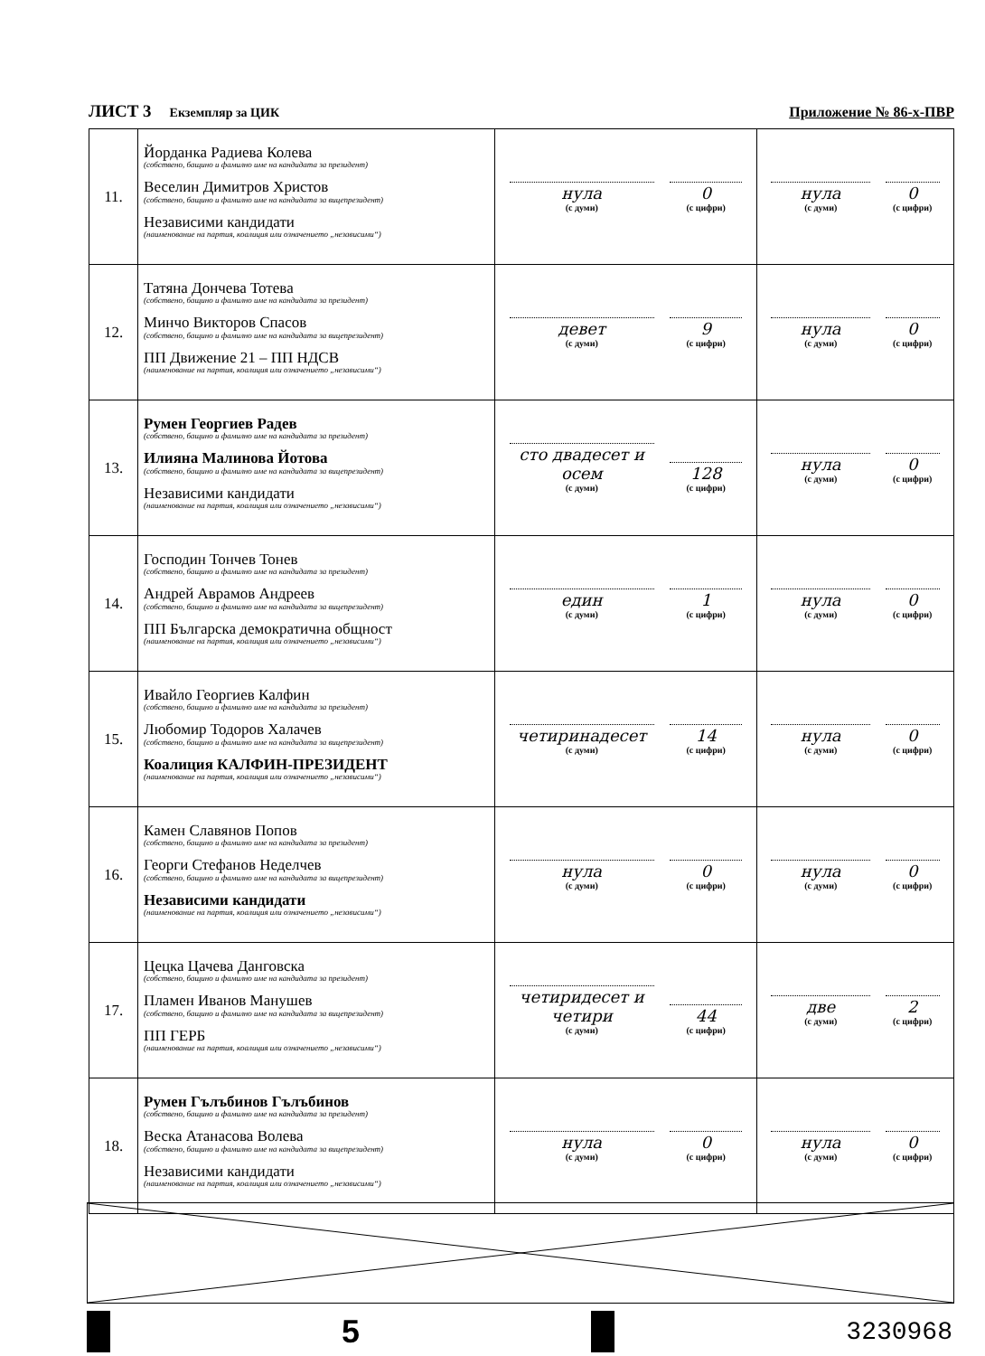ЛИСТ 3 Екземпляр за ЦИК Приложение № 86-х-ПВР
| 11. | Йорданка Радиева Колева (собствено, бащино и фамилно име на кандидата за президент) Веселин Димитров Христов (собствено, бащино и фамилно име на кандидата за вицепрезидент) Независими кандидати (наименование на партия, коалиция или означението „независими“) | нула (с думи) 0 (с цифри) | нула (с думи) 0 (с цифри) |
| 12. | Татяна Дончева Тотева (собствено, бащино и фамилно име на кандидата за президент) Минчо Викторов Спасов (собствено, бащино и фамилно име на кандидата за вицепрезидент) ПП Движение 21 – ПП НДСВ (наименование на партия, коалиция или означението „независими“) | девет (с думи) 9 (с цифри) | нула (с думи) 0 (с цифри) |
| 13. | Румен Георгиев Радев (собствено, бащино и фамилно име на кандидата за президент) Илияна Малинова Йотова (собствено, бащино и фамилно име на кандидата за вицепрезидент) Независими кандидати (наименование на партия, коалиция или означението „независими“) | сто двадесет и осем (с думи) 128 (с цифри) | нула (с думи) 0 (с цифри) |
| 14. | Господин Тончев Тонев (собствено, бащино и фамилно име на кандидата за президент) Андрей Аврамов Андреев (собствено, бащино и фамилно име на кандидата за вицепрезидент) ПП Българска демократична общност (наименование на партия, коалиция или означението „независими“) | един (с думи) 1 (с цифри) | нула (с думи) 0 (с цифри) |
| 15. | Ивайло Георгиев Калфин (собствено, бащино и фамилно име на кандидата за президент) Любомир Тодоров Халачев (собствено, бащино и фамилно име на кандидата за вицепрезидент) Коалиция КАЛФИН-ПРЕЗИДЕНТ (наименование на партия, коалиция или означението „независими“) | четиринадесет (с думи) 14 (с цифри) | нула (с думи) 0 (с цифри) |
| 16. | Камен Славянов Попов (собствено, бащино и фамилно име на кандидата за президент) Георги Стефанов Неделчев (собствено, бащино и фамилно име на кандидата за вицепрезидент) Независими кандидати (наименование на партия, коалиция или означението „независими“) | нула (с думи) 0 (с цифри) | нула (с думи) 0 (с цифри) |
| 17. | Цецка Цачева Данговска (собствено, бащино и фамилно име на кандидата за президент) Пламен Иванов Манушев (собствено, бащино и фамилно име на кандидата за вицепрезидент) ПП ГЕРБ (наименование на партия, коалиция или означението „независими“) | четиридесет и четири (с думи) 44 (с цифри) | две (с думи) 2 (с цифри) |
| 18. | Румен Гълъбинов Гълъбинов (собствено, бащино и фамилно име на кандидата за президент) Веска Атанасова Волева (собствено, бащино и фамилно име на кандидата за вицепрезидент) Независими кандидати (наименование на партия, коалиция или означението „независими“) | нула (с думи) 0 (с цифри) | нула (с думи) 0 (с цифри) |
5
3230968